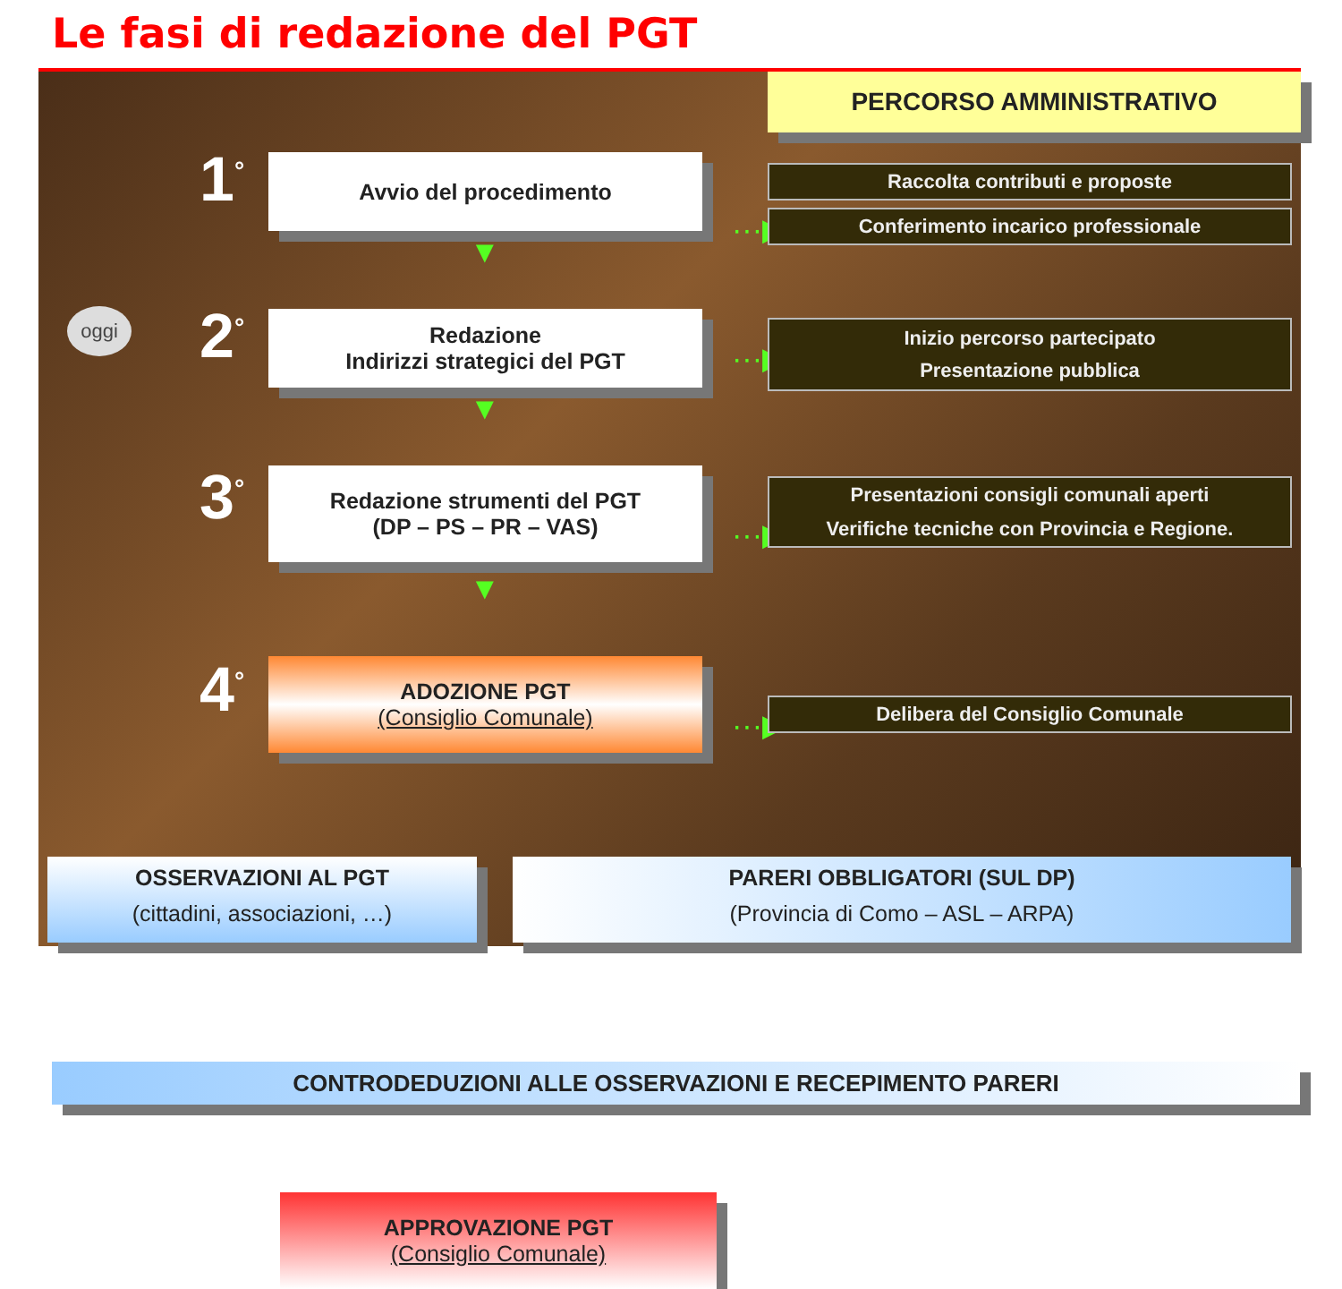Le fasi di redazione del PGT
PERCORSO AMMINISTRATIVO
1<sup>°</sup> Avvio del procedimento
···▶
Raccolta contributi e proposte
Conferimento incarico professionale
▼
oggi 2<sup>°</sup>
Redazione
Indirizzi strategici del PGT
···▶
Inizio percorso partecipato
Presentazione pubblica
▼
3<sup>°</sup>
Redazione strumenti del PGT
(DP – PS – PR – VAS)
···▶
Presentazioni consigli comunali aperti
Verifiche tecniche con Provincia e Regione.
▼
4<sup>°</sup>
ADOZIONE PGT
(Consiglio Comunale)
···▶ Delibera del Consiglio Comunale
OSSERVAZIONI AL PGT
(cittadini, associazioni, …)
PARERI OBBLIGATORI (SUL DP)
(Provincia di Como – ASL – ARPA)
CONTRODEDUZIONI ALLE OSSERVAZIONI E RECEPIMENTO PARERI
APPROVAZIONE PGT
(Consiglio Comunale)